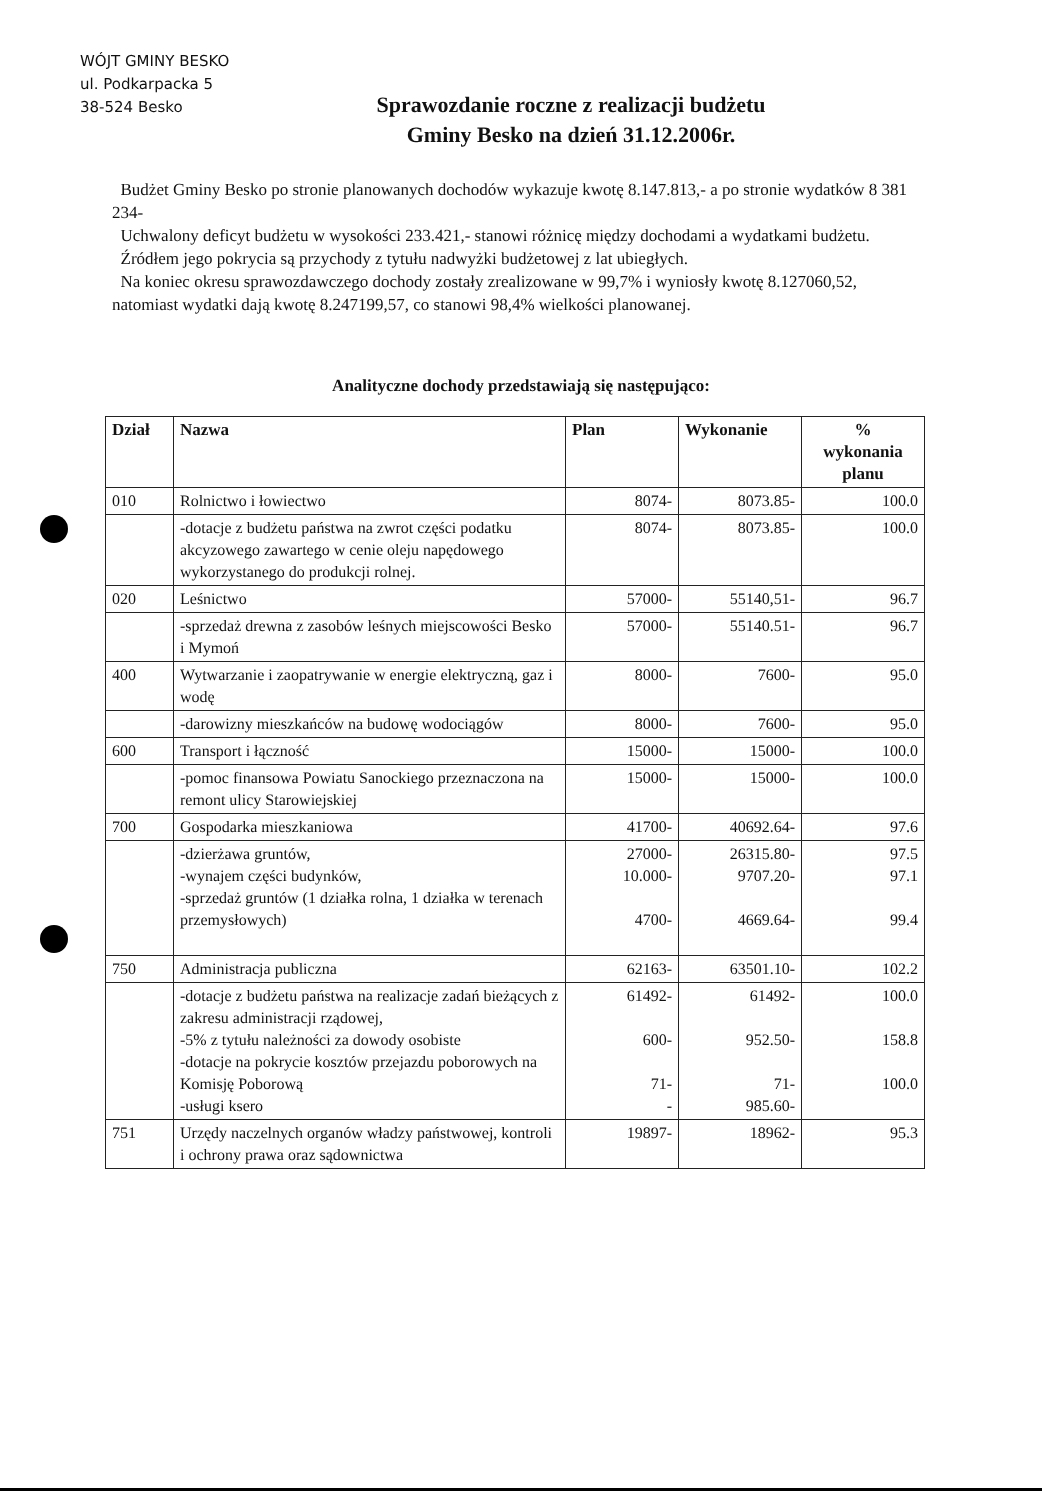WÓJT GMINY BESKO
ul. Podkarpacka 5
38-524 Besko
Sprawozdanie roczne z realizacji budżetu
Gminy Besko na dzień 31.12.2006r.
Budżet Gminy Besko po stronie planowanych dochodów wykazuje kwotę 8.147.813,- a po stronie wydatków 8 381 234-
Uchwalony deficyt budżetu w wysokości 233.421,- stanowi różnicę między dochodami a wydatkami budżetu.
Źródłem jego pokrycia są przychody z tytułu nadwyżki budżetowej z lat ubiegłych.
Na koniec okresu sprawozdawczego dochody zostały zrealizowane w 99,7% i wyniosły kwotę 8.127060,52, natomiast wydatki dają kwotę 8.247199,57, co stanowi 98,4% wielkości planowanej.
Analityczne dochody przedstawiają się następująco:
| Dział | Nazwa | Plan | Wykonanie | % wykonania planu |
| --- | --- | --- | --- | --- |
| 010 | Rolnictwo i łowiectwo | 8074- | 8073.85- | 100.0 |
| | -dotacje z budżetu państwa na zwrot części podatku akcyzowego zawartego w cenie oleju napędowego wykorzystanego do produkcji rolnej. | 8074- | 8073.85- | 100.0 |
| 020 | Leśnictwo | 57000- | 55140,51- | 96.7 |
| | -sprzedaż drewna z zasobów leśnych miejscowości Besko i Mymoń | 57000- | 55140.51- | 96.7 |
| 400 | Wytwarzanie i zaopatrywanie w energie elektryczną, gaz i wodę | 8000- | 7600- | 95.0 |
| | -darowizny mieszkańców na budowę wodociągów | 8000- | 7600- | 95.0 |
| 600 | Transport i łączność | 15000- | 15000- | 100.0 |
| | -pomoc finansowa Powiatu Sanockiego przeznaczona na remont ulicy Starowiejskiej | 15000- | 15000- | 100.0 |
| 700 | Gospodarka mieszkaniowa | 41700- | 40692.64- | 97.6 |
| | -dzierżawa gruntów, -wynajem części budynków, -sprzedaż gruntów (1 działka rolna, 1 działka w terenach przemysłowych) | 27000- 10.000- 4700- | 26315.80- 9707.20- 4669.64- | 97.5 97.1 99.4 |
| 750 | Administracja publiczna | 62163- | 63501.10- | 102.2 |
| | -dotacje z budżetu państwa na realizacje zadań bieżących z zakresu administracji rządowej, -5% z tytułu należności za dowody osobiste -dotacje na pokrycie kosztów przejazdu poborowych na Komisję Poborową -usługi ksero | 61492- 600- 71- - | 61492- 952.50- 71- 985.60- | 100.0 158.8 100.0 |
| 751 | Urzędy naczelnych organów władzy państwowej, kontroli i ochrony prawa oraz sądownictwa | 19897- | 18962- | 95.3 |